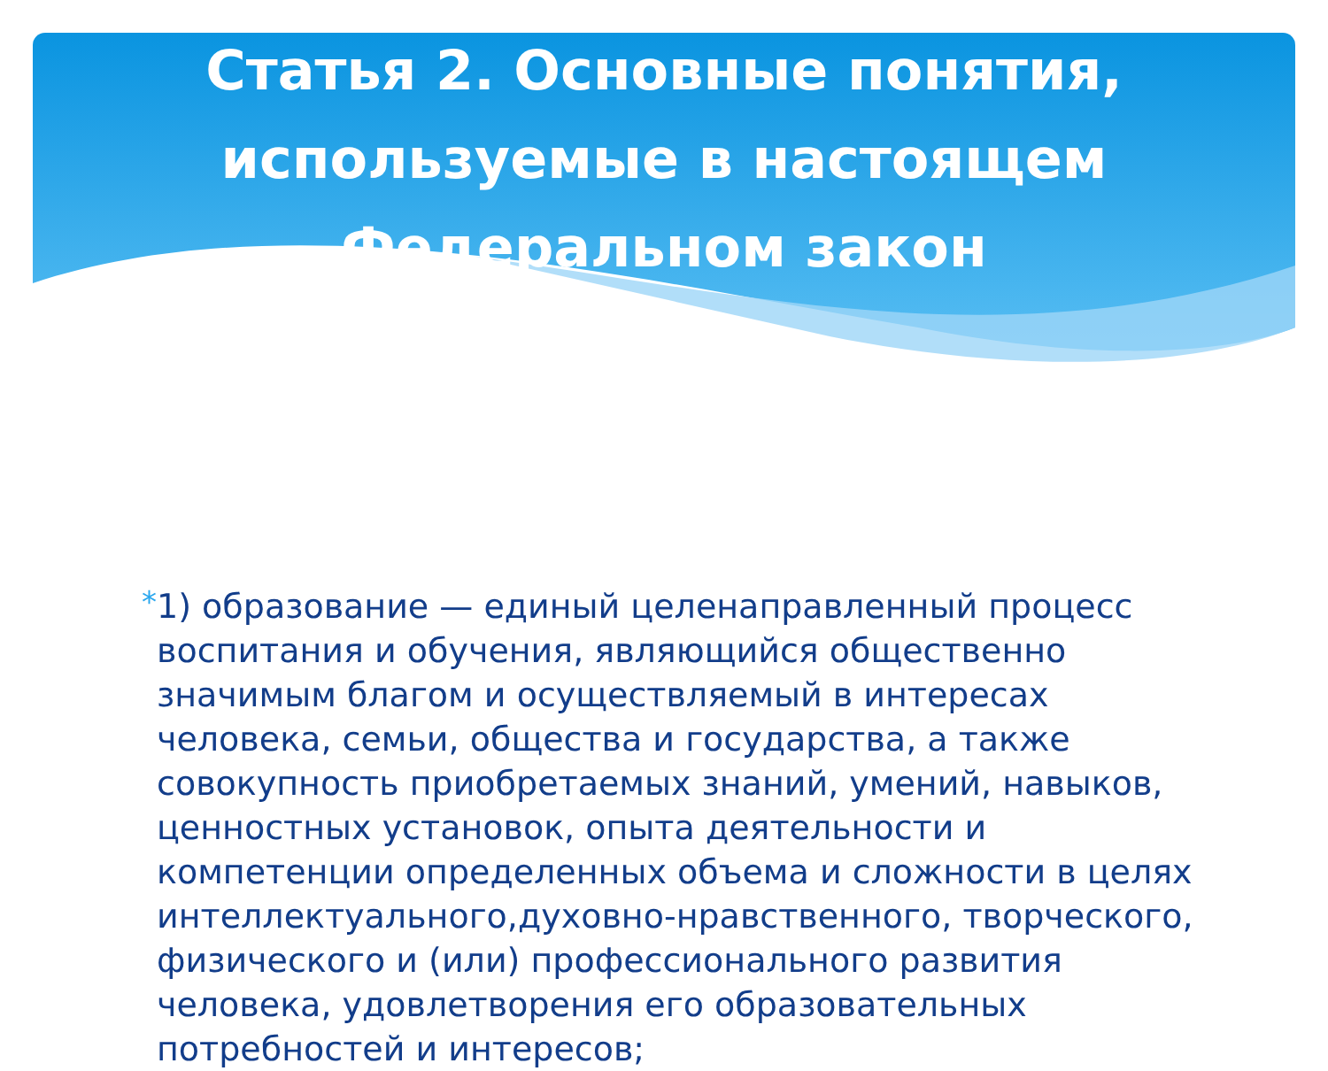Статья 2. Основные понятия, используемые в настоящем Федеральном закон
*
1) образование — единый целенаправленный процесс воспитания и обучения, являющийся общественно значимым благом и осуществляемый в интересах человека, семьи, общества и государства, а также совокупность приобретаемых знаний, умений, навыков, ценностных установок, опыта деятельности и компетенции определенных объема и сложности в целях интеллектуального,духовно-нравственного, творческого, физического и (или) профессионального развития человека, удовлетворения его образовательных потребностей и интересов;